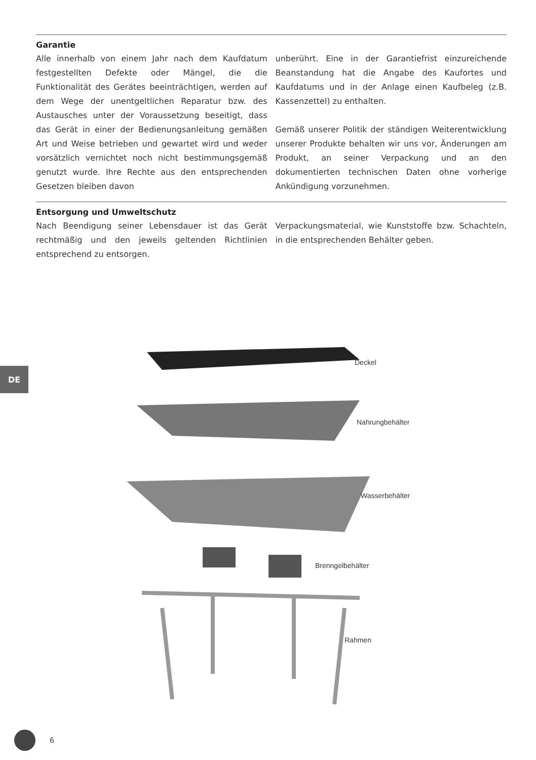Garantie
Alle innerhalb von einem Jahr nach dem Kaufdatum festgestellten Defekte oder Mängel, die die Funktionalität des Gerätes beeinträchtigen, werden auf dem Wege der unentgeltlichen Reparatur bzw. des Austausches unter der Voraussetzung beseitigt, dass das Gerät in einer der Bedienungsanleitung gemäßen Art und Weise betrieben und gewartet wird und weder vorsätzlich vernichtet noch nicht bestimmungsgemäß genutzt wurde. Ihre Rechte aus den entsprechenden Gesetzen bleiben davon
unberührt. Eine in der Garantiefrist einzureichende Beanstandung hat die Angabe des Kaufortes und Kaufdatums und in der Anlage einen Kaufbeleg (z.B. Kassenzettel) zu enthalten.
Gemäß unserer Politik der ständigen Weiterentwicklung unserer Produkte behalten wir uns vor, Änderungen am Produkt, an seiner Verpackung und an den dokumentierten technischen Daten ohne vorherige Ankündigung vorzunehmen.
Entsorgung und Umweltschutz
Nach Beendigung seiner Lebensdauer ist das Gerät rechtmäßig und den jeweils geltenden Richtlinien entsprechend zu entsorgen.
Verpackungsmaterial, wie Kunststoffe bzw. Schachteln, in die entsprechenden Behälter geben.
DE
Deckel
Nahrungbehälter
Wasserbehälter
Brenngelbehälter
Rahmen
6